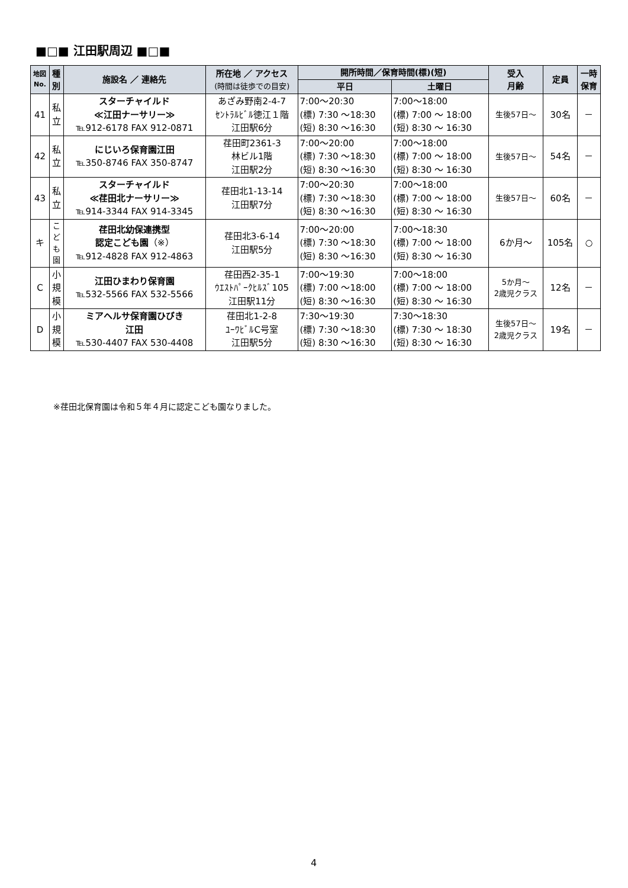■□■ 江田駅周辺 ■□■
| 地図 No. | 種 別 | 施設名 ／ 連絡先 | 所在地 ／ アクセス (時間は徒歩での目安) | 開所時間／保育時間(標)(短) | | 受入 月齢 | 定員 | 一時 保育 |
| --- | --- | --- | --- | --- | --- | --- | --- | --- |
| | | | | 平日 | 土曜日 | | | |
| 41 | 私 立 | スターチャイルド ≪江田ナーサリー≫ ℡912-6178 FAX 912-0871 | あざみ野南2-4-7 ｾﾝﾄﾗﾙﾋﾞﾙ徳江１階 江田駅6分 | 7:00～20:30 (標) 7:30 ～18:30 (短) 8:30 ～16:30 | 7:00～18:00 (標) 7:00 ～ 18:00 (短) 8:30 ～ 16:30 | 生後57日～ | 30名 | － |
| 42 | 私 立 | にじいろ保育園江田 ℡350-8746 FAX 350-8747 | 荏田町2361-3 林ビル1階 江田駅2分 | 7:00～20:00 (標) 7:30 ～18:30 (短) 8:30 ～16:30 | 7:00～18:00 (標) 7:00 ～ 18:00 (短) 8:30 ～ 16:30 | 生後57日～ | 54名 | － |
| 43 | 私 立 | スターチャイルド ≪荏田北ナーサリー≫ ℡914-3344 FAX 914-3345 | 荏田北1-13-14 江田駅7分 | 7:00～20:30 (標) 7:30 ～18:30 (短) 8:30 ～16:30 | 7:00～18:00 (標) 7:00 ～ 18:00 (短) 8:30 ～ 16:30 | 生後57日～ | 60名 | － |
| キ | こ ど も 園 | 荏田北幼保連携型 認定こども園 （※） ℡912-4828 FAX 912-4863 | 荏田北3-6-14 江田駅5分 | 7:00～20:00 (標) 7:30 ～18:30 (短) 8:30 ～16:30 | 7:00～18:30 (標) 7:00 ～ 18:00 (短) 8:30 ～ 16:30 | 6か月～ | 105名 | ○ |
| C | 小 規 模 | 江田ひまわり保育園 ℡532-5566 FAX 532-5566 | 荏田西2-35-1 ｳｴｽﾄﾊﾟｰｸﾋﾙｽﾞ105 江田駅11分 | 7:00～19:30 (標) 7:00 ～18:00 (短) 8:30 ～16:30 | 7:00～18:00 (標) 7:00 ～ 18:00 (短) 8:30 ～ 16:30 | 5か月～ 2歳児クラス | 12名 | － |
| D | 小 規 模 | ミアヘルサ保育園ひびき 江田 ℡530-4407 FAX 530-4408 | 荏田北1-2-8 ﾕｰﾜﾋﾞﾙC号室 江田駅5分 | 7:30～19:30 (標) 7:30 ～18:30 (短) 8:30 ～16:30 | 7:30～18:30 (標) 7:30 ～ 18:30 (短) 8:30 ～ 16:30 | 生後57日～ 2歳児クラス | 19名 | － |
※荏田北保育園は令和５年４月に認定こども園なりました。
4